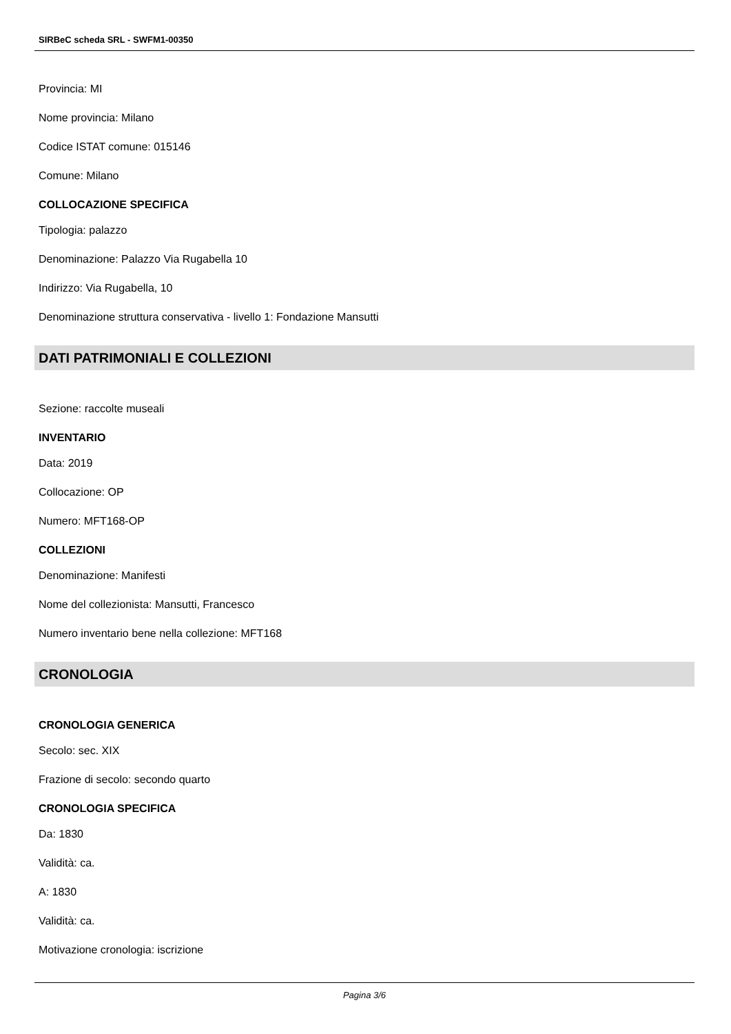SIRBeC scheda SRL - SWFM1-00350
Provincia: MI
Nome provincia: Milano
Codice ISTAT comune: 015146
Comune: Milano
COLLOCAZIONE SPECIFICA
Tipologia: palazzo
Denominazione: Palazzo Via Rugabella 10
Indirizzo: Via Rugabella, 10
Denominazione struttura conservativa - livello 1: Fondazione Mansutti
DATI PATRIMONIALI E COLLEZIONI
Sezione: raccolte museali
INVENTARIO
Data: 2019
Collocazione: OP
Numero: MFT168-OP
COLLEZIONI
Denominazione: Manifesti
Nome del collezionista: Mansutti, Francesco
Numero inventario bene nella collezione: MFT168
CRONOLOGIA
CRONOLOGIA GENERICA
Secolo: sec. XIX
Frazione di secolo: secondo quarto
CRONOLOGIA SPECIFICA
Da: 1830
Validità: ca.
A: 1830
Validità: ca.
Motivazione cronologia: iscrizione
Pagina 3/6